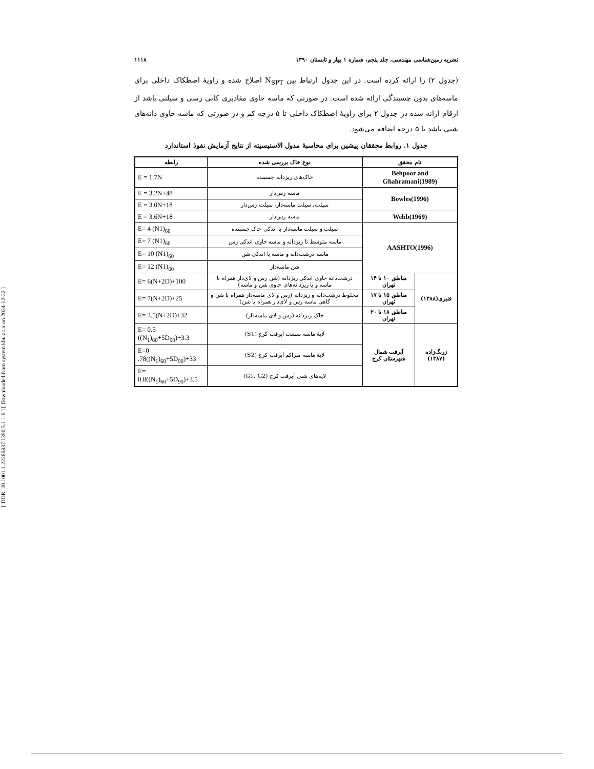[ DOR: 20.1001.1.22286837.1390.5.1.1.6 ] [ Downloaded from system.khu.ac.ir on 2024-12-22 ]
نشریه زمین‌شناسی مهندسی، جلد پنجم، شماره ۱ بهار و تابستان ۱۳۹۰ ۱۱۱۸
(جدول ۲) را ارائه کرده است. در این جدول ارتباط بین N<sub>SPT</sub> اصلاح شده و زاویهٔ اصطکاک داخلی برای ماسه‌های بدون چسبندگی ارائه شده است. در صورتی که ماسه حاوی مقادیری کانی رسی و سیلتی باشد از ارقام ارائه شده در جدول ۲ برای زاویهٔ اصطکاک داخلی تا ۵ درجه کم و در صورتی که ماسه حاوی دانه‌های شنی باشد تا ۵ درجه اضافه می‌شود.
جدول ۱. روابط محققان پیشین برای محاسبهٔ مدول الاستیسیته از نتایج آزمایش نفوذ استاندارد
| نام محقق | | نوع خاک بررسی شده | رابطه |
| --- | --- | --- | --- |
| Behpoor and Ghahramani(1989) | | خاک‌های ریزدانه چسبنده | E = 1.7N |
| Bowles(1996) | | ماسه رس‌دار | E = 3.2N+48 |
| | | سیلت، سیلت ماسه‌دار، سیلت رس‌دار | E = 3.0N+18 |
| Webb(1969) | | ماسه رس‌دار | E = 3.6N+18 |
| AASHTO(1996) | | سیلت و سیلت ماسه‌دار با اندکی خاک چسبنده | E= 4 (N1)<sub>60</sub> |
| | | ماسه متوسط تا ریزدانه و ماسه حاوی اندکی رس | E= 7 (N1)<sub>60</sub> |
| | | ماسه درشت‌دانه و ماسه با اندکی شن | E= 10 (N1)<sub>60</sub> |
| | | شن ماسه‌دار | E= 12 (N1)<sub>60</sub> |
| قنبری(۱۳۸۸) | مناطق ۱۰ تا ۱۴ تهران | درشت‌دانه حاوی اندکی ریزدانه (شن رس و لای‌دار همراه با ماسه و یا ریزدانه‌های حاوی شن و ماسه) | E= 6(N+2D)+100 |
| | مناطق ۱۵ تا ۱۷ تهران | مخلوط درشت‌دانه و ریزدانه (رس و لای ماسه‌دار همراه با شن و گاهی ماسه رس و لای‌دار همراه با شن) | E= 7(N+2D)+25 |
| | مناطق ۱۸ تا ۲۰ تهران | خاک ریزدانه (رس و لای ماسه‌دار) | E= 3.5(N+2D)+32 |
| زرنگ‌زاده (۱۳۸۷) | آبرفت شمال شهرستان کرج | لایهٔ ماسه سست آبرفت کرج (S1) | E= 0.5 ((N<sub>1</sub>)<sub>60</sub>+5D<sub>90</sub>)+3.3 |
| | | لایهٔ ماسه متراکم آبرفت کرج (S2) | E=0 .78((N<sub>1</sub>)<sub>60</sub>+5D<sub>90</sub>)+33 |
| | | لایه‌های شنی آبرفت کرج (G1، G2) | E= 0.8((N<sub>1</sub>)<sub>60</sub>+5D<sub>90</sub>)+3.5 |